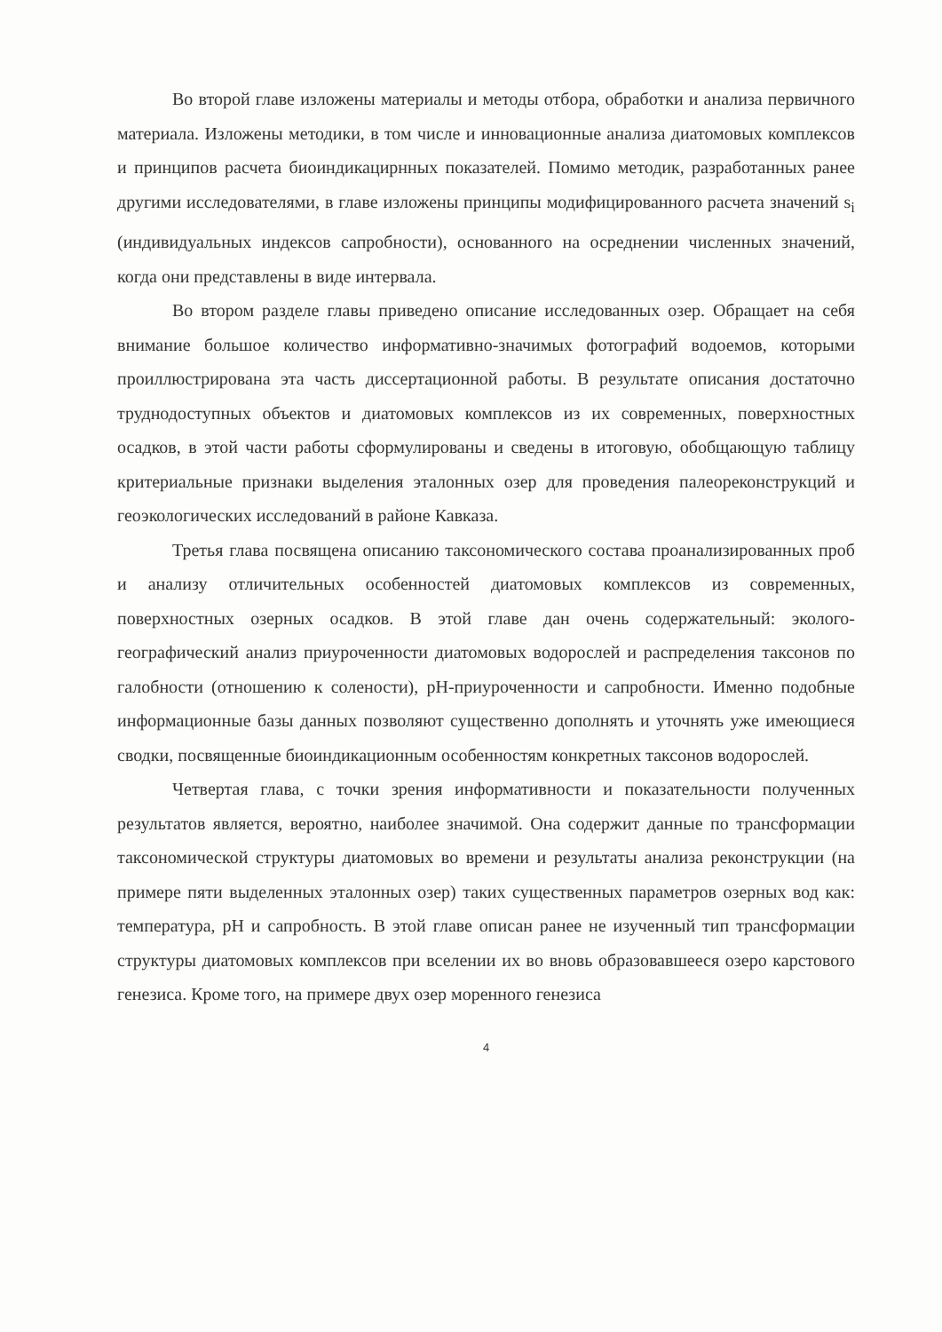Во второй главе изложены материалы и методы отбора, обработки и анализа первичного материала. Изложены методики, в том числе и инновационные анализа диатомовых комплексов и принципов расчета биоиндикацирнных показателей. Помимо методик, разработанных ранее другими исследователями, в главе изложены принципы модифицированного расчета значений s<sub>i</sub> (индивидуальных индексов сапробности), основанного на осреднении численных значений, когда они представлены в виде интервала.
Во втором разделе главы приведено описание исследованных озер. Обращает на себя внимание большое количество информативно-значимых фотографий водоемов, которыми проиллюстрирована эта часть диссертационной работы. В результате описания достаточно труднодоступных объектов и диатомовых комплексов из их современных, поверхностных осадков, в этой части работы сформулированы и сведены в итоговую, обобщающую таблицу критериальные признаки выделения эталонных озер для проведения палеореконструкций и геоэкологических исследований в районе Кавказа.
Третья глава посвящена описанию таксономического состава проанализированных проб и анализу отличительных особенностей диатомовых комплексов из современных, поверхностных озерных осадков. В этой главе дан очень содержательный: эколого-географический анализ приуроченности диатомовых водорослей и распределения таксонов по галобности (отношению к солености), pH-приуроченности и сапробности. Именно подобные информационные базы данных позволяют существенно дополнять и уточнять уже имеющиеся сводки, посвященные биоиндикационным особенностям конкретных таксонов водорослей.
Четвертая глава, с точки зрения информативности и показательности полученных результатов является, вероятно, наиболее значимой. Она содержит данные по трансформации таксономической структуры диатомовых во времени и результаты анализа реконструкции (на примере пяти выделенных эталонных озер) таких существенных параметров озерных вод как: температура, pH и сапробность. В этой главе описан ранее не изученный тип трансформации структуры диатомовых комплексов при вселении их во вновь образовавшееся озеро карстового генезиса. Кроме того, на примере двух озер моренного генезиса
4